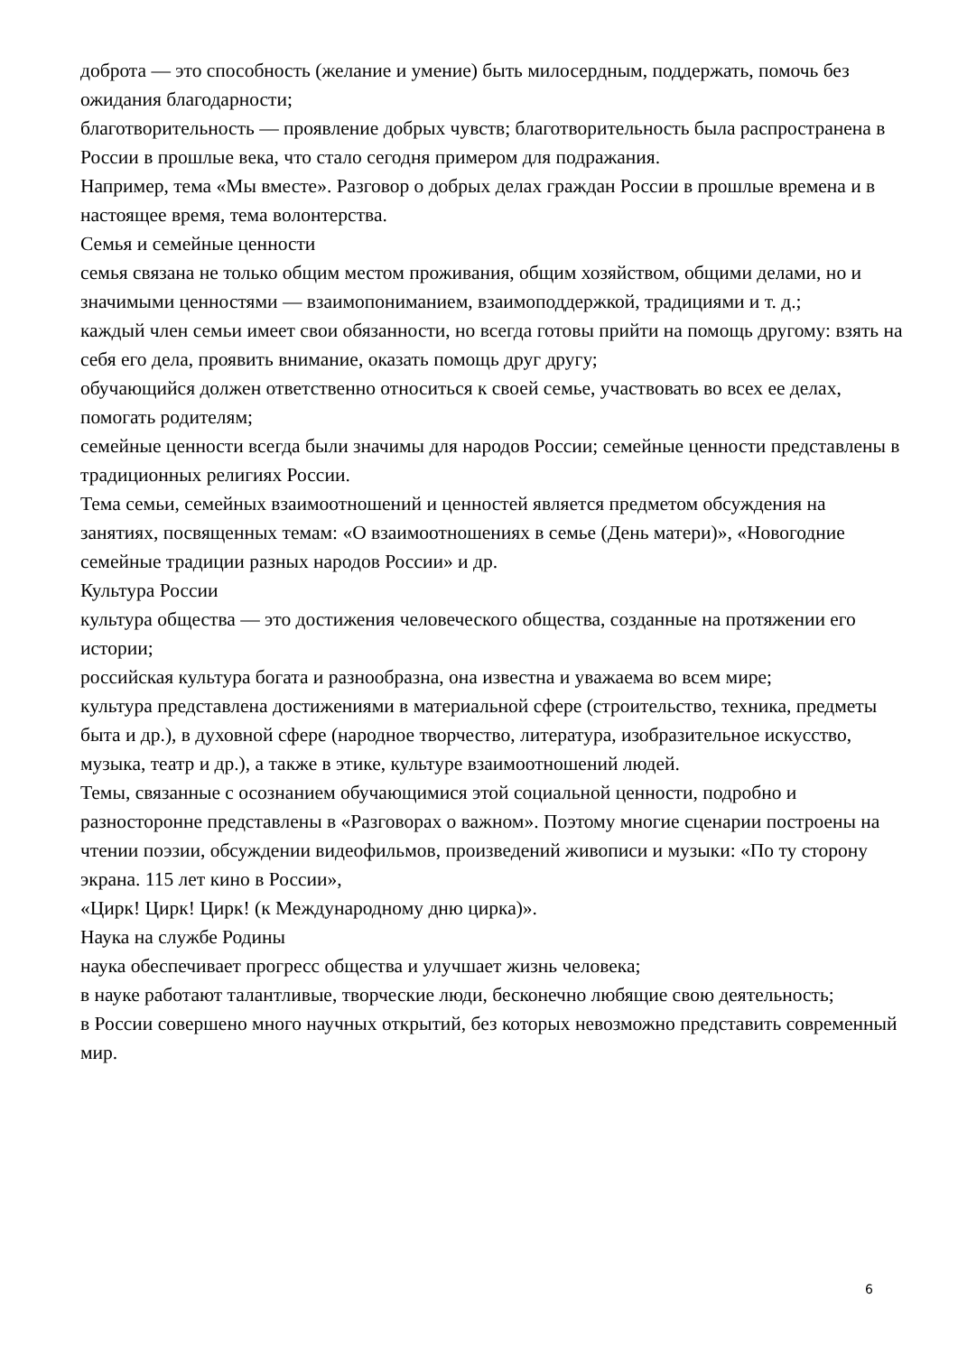доброта — это способность (желание и умение) быть милосердным, поддержать, помочь без ожидания благодарности;
благотворительность — проявление добрых чувств; благотворительность была распространена в России в прошлые века, что стало сегодня примером для подражания.
Например, тема «Мы вместе». Разговор о добрых делах граждан России в прошлые времена и в настоящее время, тема волонтерства.
Семья и семейные ценности
семья связана не только общим местом проживания, общим хозяйством, общими делами, но и значимыми ценностями — взаимопониманием, взаимоподдержкой, традициями и т. д.;
каждый член семьи имеет свои обязанности, но всегда готовы прийти на помощь другому: взять на себя его дела, проявить внимание, оказать помощь друг другу;
обучающийся должен ответственно относиться к своей семье, участвовать во всех ее делах, помогать родителям;
семейные ценности всегда были значимы для народов России; семейные ценности представлены в традиционных религиях России.
Тема семьи, семейных взаимоотношений и ценностей является предметом обсуждения на занятиях, посвященных темам: «О взаимоотношениях в семье (День матери)», «Новогодние семейные традиции разных народов России» и др.
Культура России
культура общества — это достижения человеческого общества, созданные на протяжении его истории;
российская культура богата и разнообразна, она известна и уважаема во всем мире;
культура представлена достижениями в материальной сфере (строительство, техника, предметы быта и др.), в духовной сфере (народное творчество, литература, изобразительное искусство, музыка, театр и др.), а также в этике, культуре взаимоотношений людей.
Темы, связанные с осознанием обучающимися этой социальной ценности, подробно и разносторонне представлены в «Разговорах о важном». Поэтому многие сценарии построены на чтении поэзии, обсуждении видеофильмов, произведений живописи и музыки: «По ту сторону экрана. 115 лет кино в России»,
«Цирк! Цирк! Цирк! (к Международному дню цирка)».
Наука на службе Родины
наука обеспечивает прогресс общества и улучшает жизнь человека;
в науке работают талантливые, творческие люди, бесконечно любящие свою деятельность;
в России совершено много научных открытий, без которых невозможно представить современный мир.
6